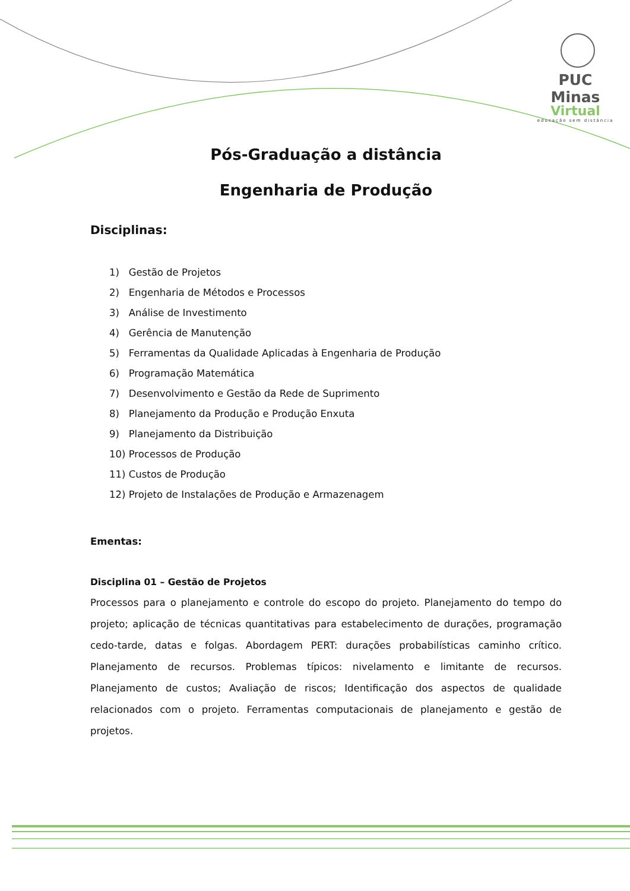PUC Minas
Virtual
educação sem distância
Pós-Graduação a distância
Engenharia de Produção
Disciplinas:
1) Gestão de Projetos
2) Engenharia de Métodos e Processos
3) Análise de Investimento
4) Gerência de Manutenção
5) Ferramentas da Qualidade Aplicadas à Engenharia de Produção
6) Programação Matemática
7) Desenvolvimento e Gestão da Rede de Suprimento
8) Planejamento da Produção e Produção Enxuta
9) Planejamento da Distribuição
10) Processos de Produção
11) Custos de Produção
12) Projeto de Instalações de Produção e Armazenagem
Ementas:
Disciplina 01 – Gestão de Projetos
Processos para o planejamento e controle do escopo do projeto. Planejamento do tempo do projeto; aplicação de técnicas quantitativas para estabelecimento de durações, programação cedo-tarde, datas e folgas. Abordagem PERT: durações probabilísticas caminho crítico. Planejamento de recursos. Problemas típicos: nivelamento e limitante de recursos. Planejamento de custos; Avaliação de riscos; Identificação dos aspectos de qualidade relacionados com o projeto. Ferramentas computacionais de planejamento e gestão de projetos.